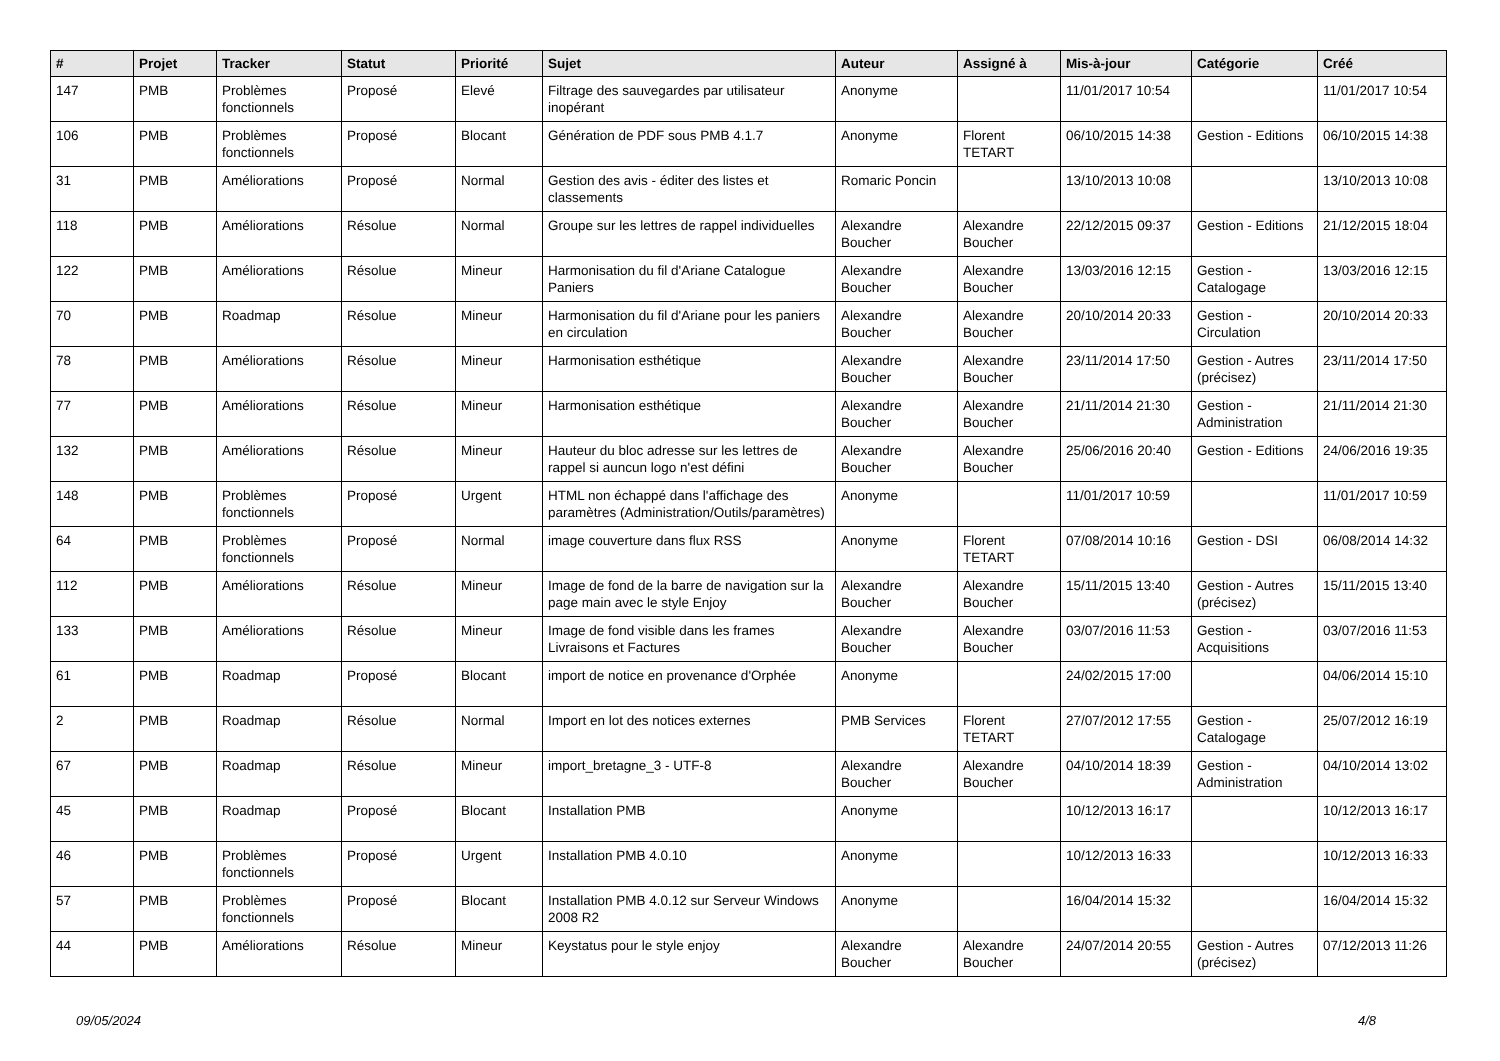| # | Projet | Tracker | Statut | Priorité | Sujet | Auteur | Assigné à | Mis-à-jour | Catégorie | Créé |
| --- | --- | --- | --- | --- | --- | --- | --- | --- | --- | --- |
| 147 | PMB | Problèmes fonctionnels | Proposé | Elevé | Filtrage des sauvegardes par utilisateur inopérant | Anonyme | | 11/01/2017 10:54 | | 11/01/2017 10:54 |
| 106 | PMB | Problèmes fonctionnels | Proposé | Blocant | Génération de PDF sous PMB 4.1.7 | Anonyme | Florent TETART | 06/10/2015 14:38 | Gestion - Editions | 06/10/2015 14:38 |
| 31 | PMB | Améliorations | Proposé | Normal | Gestion des avis - éditer des listes et classements | Romaric Poncin | | 13/10/2013 10:08 | | 13/10/2013 10:08 |
| 118 | PMB | Améliorations | Résolue | Normal | Groupe sur les lettres de rappel individuelles | Alexandre Boucher | Alexandre Boucher | 22/12/2015 09:37 | Gestion - Editions | 21/12/2015 18:04 |
| 122 | PMB | Améliorations | Résolue | Mineur | Harmonisation du fil d'Ariane Catalogue Paniers | Alexandre Boucher | Alexandre Boucher | 13/03/2016 12:15 | Gestion - Catalogage | 13/03/2016 12:15 |
| 70 | PMB | Roadmap | Résolue | Mineur | Harmonisation du fil d'Ariane pour les paniers en circulation | Alexandre Boucher | Alexandre Boucher | 20/10/2014 20:33 | Gestion - Circulation | 20/10/2014 20:33 |
| 78 | PMB | Améliorations | Résolue | Mineur | Harmonisation esthétique | Alexandre Boucher | Alexandre Boucher | 23/11/2014 17:50 | Gestion - Autres (précisez) | 23/11/2014 17:50 |
| 77 | PMB | Améliorations | Résolue | Mineur | Harmonisation esthétique | Alexandre Boucher | Alexandre Boucher | 21/11/2014 21:30 | Gestion - Administration | 21/11/2014 21:30 |
| 132 | PMB | Améliorations | Résolue | Mineur | Hauteur du bloc adresse sur les lettres de rappel si auncun logo n'est défini | Alexandre Boucher | Alexandre Boucher | 25/06/2016 20:40 | Gestion - Editions | 24/06/2016 19:35 |
| 148 | PMB | Problèmes fonctionnels | Proposé | Urgent | HTML non échappé dans l'affichage des paramètres (Administration/Outils/paramètres) | Anonyme | | 11/01/2017 10:59 | | 11/01/2017 10:59 |
| 64 | PMB | Problèmes fonctionnels | Proposé | Normal | image couverture dans flux RSS | Anonyme | Florent TETART | 07/08/2014 10:16 | Gestion - DSI | 06/08/2014 14:32 |
| 112 | PMB | Améliorations | Résolue | Mineur | Image de fond de la barre de navigation sur la page main avec le style Enjoy | Alexandre Boucher | Alexandre Boucher | 15/11/2015 13:40 | Gestion - Autres (précisez) | 15/11/2015 13:40 |
| 133 | PMB | Améliorations | Résolue | Mineur | Image de fond visible dans les frames Livraisons et Factures | Alexandre Boucher | Alexandre Boucher | 03/07/2016 11:53 | Gestion - Acquisitions | 03/07/2016 11:53 |
| 61 | PMB | Roadmap | Proposé | Blocant | import de notice en provenance d'Orphée | Anonyme | | 24/02/2015 17:00 | | 04/06/2014 15:10 |
| 2 | PMB | Roadmap | Résolue | Normal | Import en lot des notices externes | PMB Services | Florent TETART | 27/07/2012 17:55 | Gestion - Catalogage | 25/07/2012 16:19 |
| 67 | PMB | Roadmap | Résolue | Mineur | import_bretagne_3 - UTF-8 | Alexandre Boucher | Alexandre Boucher | 04/10/2014 18:39 | Gestion - Administration | 04/10/2014 13:02 |
| 45 | PMB | Roadmap | Proposé | Blocant | Installation PMB | Anonyme | | 10/12/2013 16:17 | | 10/12/2013 16:17 |
| 46 | PMB | Problèmes fonctionnels | Proposé | Urgent | Installation PMB 4.0.10 | Anonyme | | 10/12/2013 16:33 | | 10/12/2013 16:33 |
| 57 | PMB | Problèmes fonctionnels | Proposé | Blocant | Installation PMB 4.0.12 sur Serveur Windows 2008 R2 | Anonyme | | 16/04/2014 15:32 | | 16/04/2014 15:32 |
| 44 | PMB | Améliorations | Résolue | Mineur | Keystatus pour le style enjoy | Alexandre Boucher | Alexandre Boucher | 24/07/2014 20:55 | Gestion - Autres (précisez) | 07/12/2013 11:26 |
09/05/2024 4/8